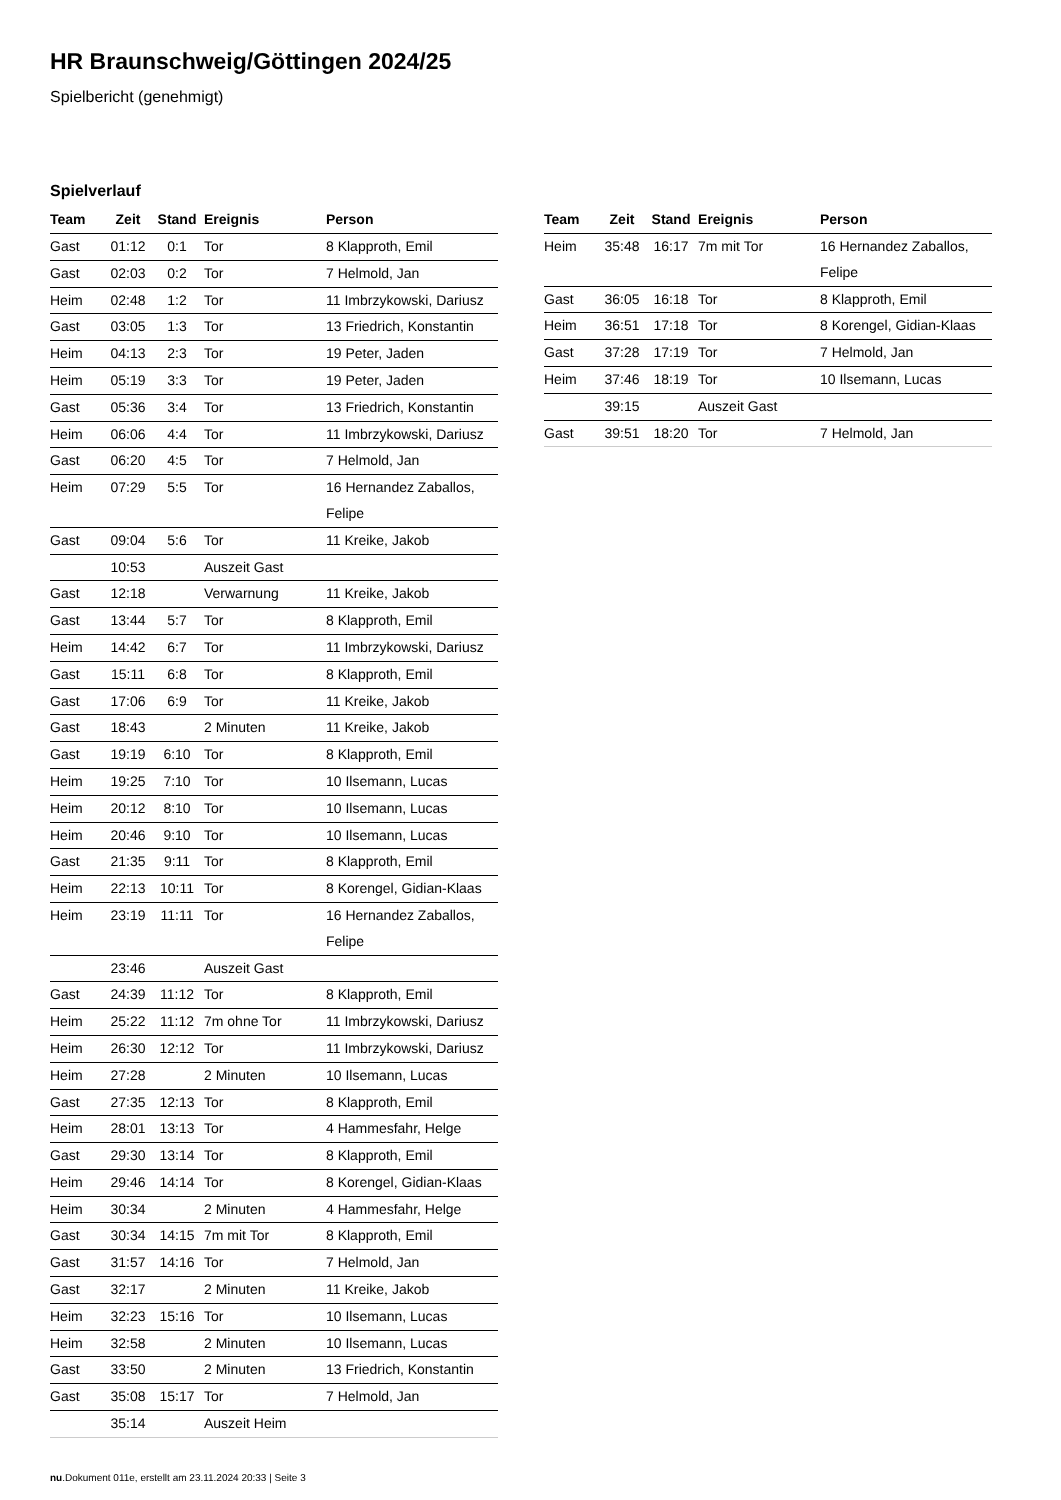HR Braunschweig/Göttingen 2024/25
Spielbericht (genehmigt)
Spielverlauf
| Team | Zeit | Stand | Ereignis | Person |
| --- | --- | --- | --- | --- |
| Gast | 01:12 | 0:1 | Tor | 8 Klapproth, Emil |
| Gast | 02:03 | 0:2 | Tor | 7 Helmold, Jan |
| Heim | 02:48 | 1:2 | Tor | 11 Imbrzykowski, Dariusz |
| Gast | 03:05 | 1:3 | Tor | 13 Friedrich, Konstantin |
| Heim | 04:13 | 2:3 | Tor | 19 Peter, Jaden |
| Heim | 05:19 | 3:3 | Tor | 19 Peter, Jaden |
| Gast | 05:36 | 3:4 | Tor | 13 Friedrich, Konstantin |
| Heim | 06:06 | 4:4 | Tor | 11 Imbrzykowski, Dariusz |
| Gast | 06:20 | 4:5 | Tor | 7 Helmold, Jan |
| Heim | 07:29 | 5:5 | Tor | 16 Hernandez Zaballos, Felipe |
| Gast | 09:04 | 5:6 | Tor | 11 Kreike, Jakob |
| | 10:53 | | Auszeit Gast | |
| Gast | 12:18 | | Verwarnung | 11 Kreike, Jakob |
| Gast | 13:44 | 5:7 | Tor | 8 Klapproth, Emil |
| Heim | 14:42 | 6:7 | Tor | 11 Imbrzykowski, Dariusz |
| Gast | 15:11 | 6:8 | Tor | 8 Klapproth, Emil |
| Gast | 17:06 | 6:9 | Tor | 11 Kreike, Jakob |
| Gast | 18:43 | | 2 Minuten | 11 Kreike, Jakob |
| Gast | 19:19 | 6:10 | Tor | 8 Klapproth, Emil |
| Heim | 19:25 | 7:10 | Tor | 10 Ilsemann, Lucas |
| Heim | 20:12 | 8:10 | Tor | 10 Ilsemann, Lucas |
| Heim | 20:46 | 9:10 | Tor | 10 Ilsemann, Lucas |
| Gast | 21:35 | 9:11 | Tor | 8 Klapproth, Emil |
| Heim | 22:13 | 10:11 | Tor | 8 Korengel, Gidian-Klaas |
| Heim | 23:19 | 11:11 | Tor | 16 Hernandez Zaballos, Felipe |
| | 23:46 | | Auszeit Gast | |
| Gast | 24:39 | 11:12 | Tor | 8 Klapproth, Emil |
| Heim | 25:22 | 11:12 | 7m ohne Tor | 11 Imbrzykowski, Dariusz |
| Heim | 26:30 | 12:12 | Tor | 11 Imbrzykowski, Dariusz |
| Heim | 27:28 | | 2 Minuten | 10 Ilsemann, Lucas |
| Gast | 27:35 | 12:13 | Tor | 8 Klapproth, Emil |
| Heim | 28:01 | 13:13 | Tor | 4 Hammesfahr, Helge |
| Gast | 29:30 | 13:14 | Tor | 8 Klapproth, Emil |
| Heim | 29:46 | 14:14 | Tor | 8 Korengel, Gidian-Klaas |
| Heim | 30:34 | | 2 Minuten | 4 Hammesfahr, Helge |
| Gast | 30:34 | 14:15 | 7m mit Tor | 8 Klapproth, Emil |
| Gast | 31:57 | 14:16 | Tor | 7 Helmold, Jan |
| Gast | 32:17 | | 2 Minuten | 11 Kreike, Jakob |
| Heim | 32:23 | 15:16 | Tor | 10 Ilsemann, Lucas |
| Heim | 32:58 | | 2 Minuten | 10 Ilsemann, Lucas |
| Gast | 33:50 | | 2 Minuten | 13 Friedrich, Konstantin |
| Gast | 35:08 | 15:17 | Tor | 7 Helmold, Jan |
| | 35:14 | | Auszeit Heim | |
| Team | Zeit | Stand | Ereignis | Person |
| --- | --- | --- | --- | --- |
| Heim | 35:48 | 16:17 | 7m mit Tor | 16 Hernandez Zaballos, Felipe |
| Gast | 36:05 | 16:18 | Tor | 8 Klapproth, Emil |
| Heim | 36:51 | 17:18 | Tor | 8 Korengel, Gidian-Klaas |
| Gast | 37:28 | 17:19 | Tor | 7 Helmold, Jan |
| Heim | 37:46 | 18:19 | Tor | 10 Ilsemann, Lucas |
| | 39:15 | | Auszeit Gast | |
| Gast | 39:51 | 18:20 | Tor | 7 Helmold, Jan |
nu.Dokument 011e, erstellt am 23.11.2024 20:33 | Seite 3